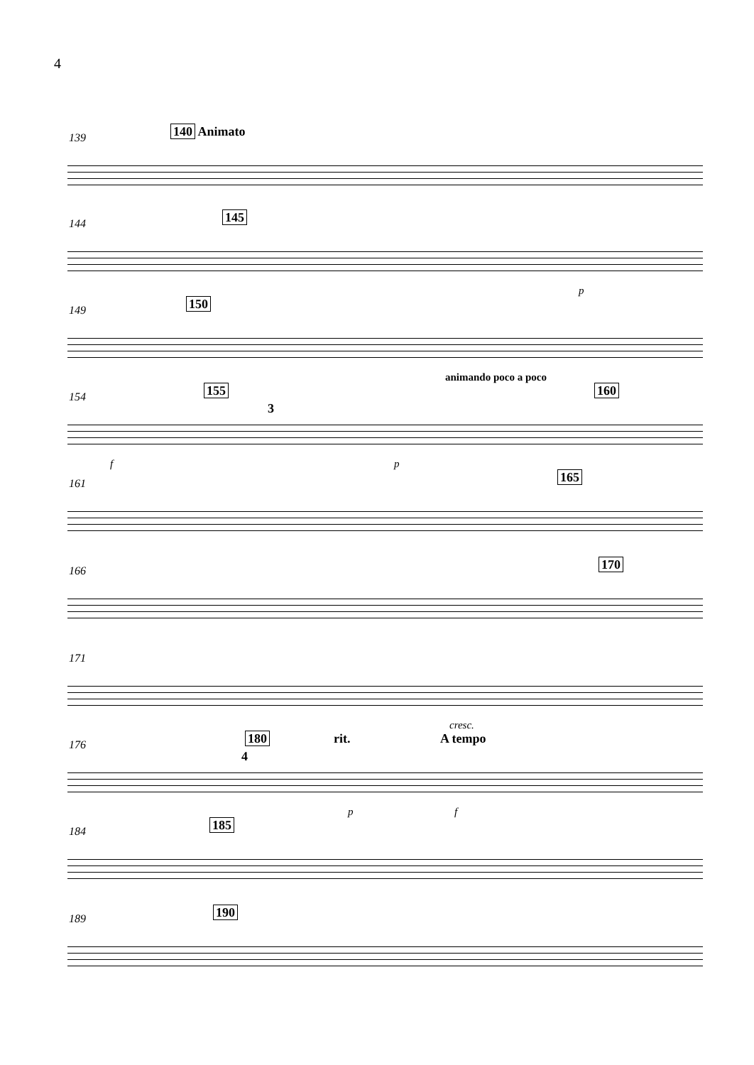4
139 140 Animato
144 145
p
149 150
animando poco a poco
154 155
3
160
f p
161 165
166 170
171
cresc.
176
4
180 rit. A tempo
p f
184 185
189 190